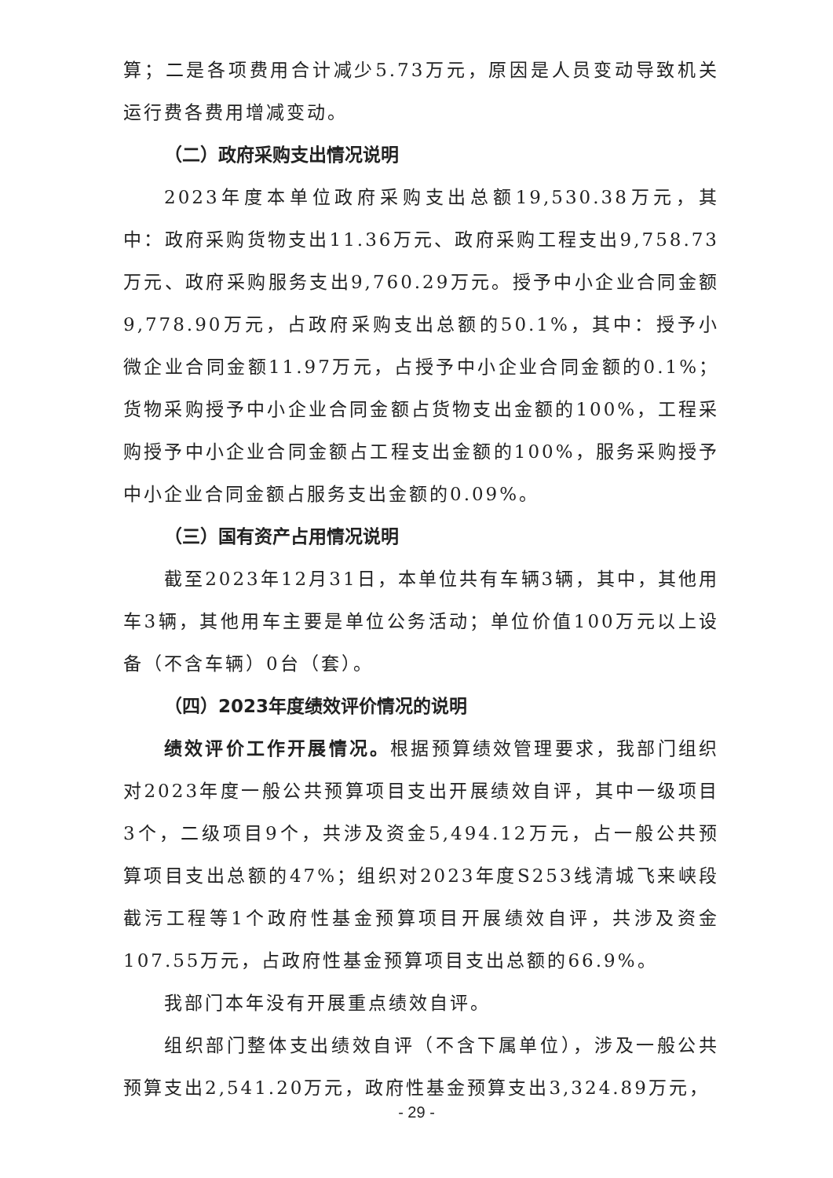算；二是各项费用合计减少5.73万元，原因是人员变动导致机关运行费各费用增减变动。
（二）政府采购支出情况说明
2023年度本单位政府采购支出总额19,530.38万元，其中：政府采购货物支出11.36万元、政府采购工程支出9,758.73万元、政府采购服务支出9,760.29万元。授予中小企业合同金额9,778.90万元，占政府采购支出总额的50.1%，其中：授予小微企业合同金额11.97万元，占授予中小企业合同金额的0.1%；货物采购授予中小企业合同金额占货物支出金额的100%，工程采购授予中小企业合同金额占工程支出金额的100%，服务采购授予中小企业合同金额占服务支出金额的0.09%。
（三）国有资产占用情况说明
截至2023年12月31日，本单位共有车辆3辆，其中，其他用车3辆，其他用车主要是单位公务活动；单位价值100万元以上设备（不含车辆）0台（套）。
（四）2023年度绩效评价情况的说明
绩效评价工作开展情况。根据预算绩效管理要求，我部门组织对2023年度一般公共预算项目支出开展绩效自评，其中一级项目3个，二级项目9个，共涉及资金5,494.12万元，占一般公共预算项目支出总额的47%；组织对2023年度S253线清城飞来峡段截污工程等1个政府性基金预算项目开展绩效自评，共涉及资金107.55万元，占政府性基金预算项目支出总额的66.9%。
我部门本年没有开展重点绩效自评。
组织部门整体支出绩效自评（不含下属单位），涉及一般公共预算支出2,541.20万元，政府性基金预算支出3,324.89万元，
- 29 -